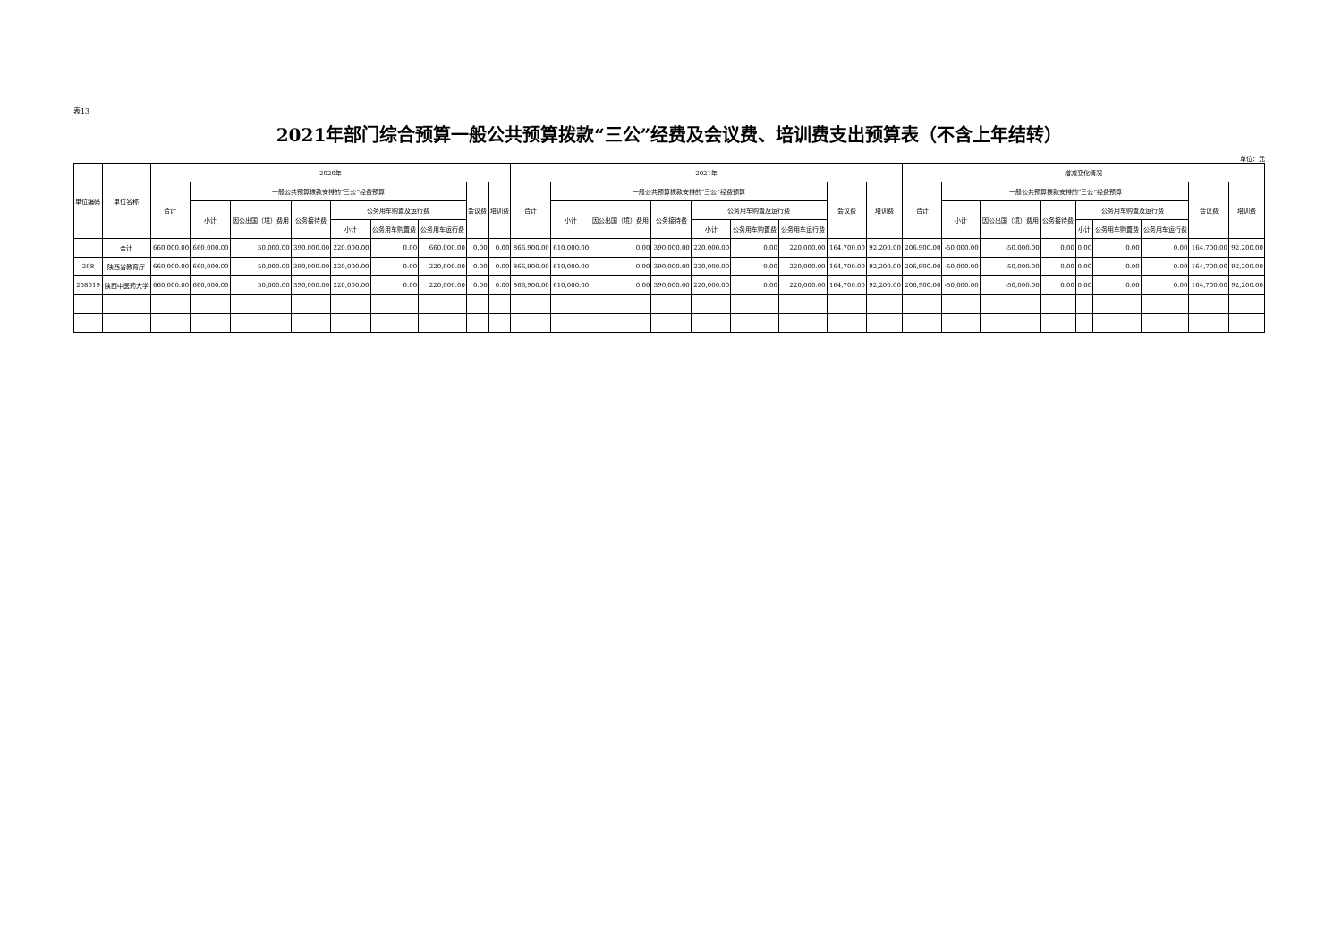表13
2021年部门综合预算一般公共预算拨款“三公”经费及会议费、培训费支出预算表（不含上年结转）
单位：元
| 单位编码 | 单位名称 | 2020年 | | | | | | | | | 2021年 | | | | | | | | | 增减变化情况 | | | | | | | | |
| --- | --- | --- | --- | --- | --- | --- | --- | --- | --- | --- | --- | --- | --- | --- | --- | --- | --- | --- | --- | --- | --- | --- | --- | --- | --- | --- | --- | --- |
| | | 合计 | 一般公共预算拨款安排的“三公”经费预算 | | | | | | 会议费 | 培训费 | 合计 | 一般公共预算拨款安排的“三公”经费预算 | | | | | | 会议费 | 培训费 | 合计 | 一般公共预算拨款安排的“三公”经费预算 | | | | | | 会议费 | 培训费 |
| | | | 小计 | 因公出国（境）费用 | 公务接待费 | 公务用车购置及运行费 | | | | | | 小计 | 因公出国（境）费用 | 公务接待费 | 公务用车购置及运行费 | | | | | | 小计 | 因公出国（境）费用 | 公务接待费 | 公务用车购置及运行费 | | | | |
| | | | | | | 小计 | 公务用车购置费 | 公务用车运行费 | | | | | | | 小计 | 公务用车购置费 | 公务用车运行费 | | | | | | | 小计 | 公务用车购置费 | 公务用车运行费 | | |
| | 合计 | 660,000.00 | 660,000.00 | 50,000.00 | 390,000.00 | 220,000.00 | 0.00 | 660,000.00 | 0.00 | 0.00 | 866,900.00 | 610,000.00 | 0.00 | 390,000.00 | 220,000.00 | 0.00 | 220,000.00 | 164,700.00 | 92,200.00 | 206,900.00 | -50,000.00 | -50,000.00 | 0.00 | 0.00 | 0.00 | 0.00 | 164,700.00 | 92,200.00 |
| 208 | 陕西省教育厅 | 660,000.00 | 660,000.00 | 50,000.00 | 390,000.00 | 220,000.00 | 0.00 | 220,000.00 | 0.00 | 0.00 | 866,900.00 | 610,000.00 | 0.00 | 390,000.00 | 220,000.00 | 0.00 | 220,000.00 | 164,700.00 | 92,200.00 | 206,900.00 | -50,000.00 | -50,000.00 | 0.00 | 0.00 | 0.00 | 0.00 | 164,700.00 | 92,200.00 |
| 208019 | 陕西中医药大学 | 660,000.00 | 660,000.00 | 50,000.00 | 390,000.00 | 220,000.00 | 0.00 | 220,000.00 | 0.00 | 0.00 | 866,900.00 | 610,000.00 | 0.00 | 390,000.00 | 220,000.00 | 0.00 | 220,000.00 | 164,700.00 | 92,200.00 | 206,900.00 | -50,000.00 | -50,000.00 | 0.00 | 0.00 | 0.00 | 0.00 | 164,700.00 | 92,200.00 |